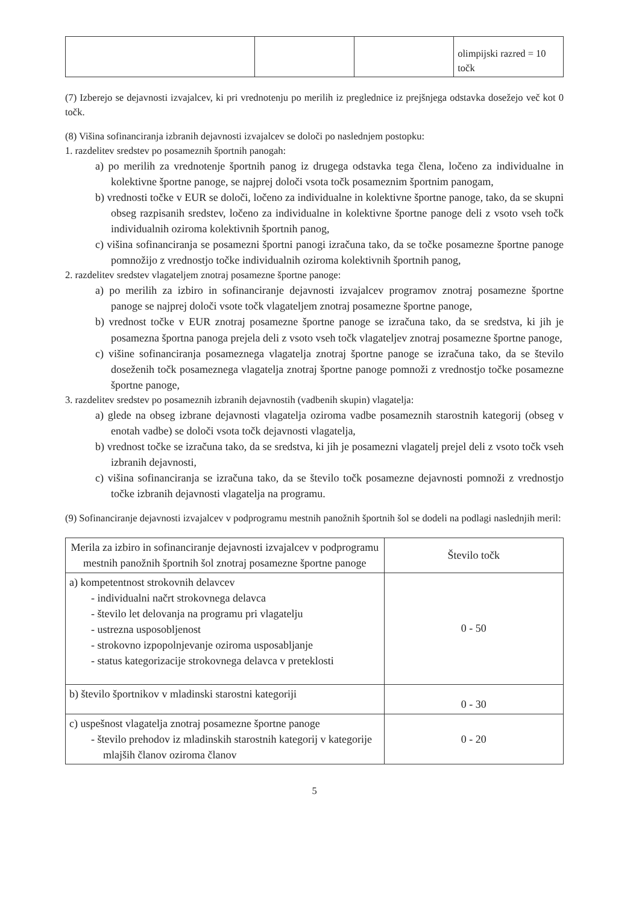| | | | olimpijski razred = 10 točk |
(7) Izberejo se dejavnosti izvajalcev, ki pri vrednotenju po merilih iz preglednice iz prejšnjega odstavka dosežejo več kot 0 točk.
(8) Višina sofinanciranja izbranih dejavnosti izvajalcev se določi po naslednjem postopku:
1. razdelitev sredstev po posameznih športnih panogah:
a) po merilih za vrednotenje športnih panog iz drugega odstavka tega člena, ločeno za individualne in kolektivne športne panoge, se najprej določi vsota točk posameznim športnim panogam,
b) vrednosti točke v EUR se določi, ločeno za individualne in kolektivne športne panoge, tako, da se skupni obseg razpisanih sredstev, ločeno za individualne in kolektivne športne panoge deli z vsoto vseh točk individualnih oziroma kolektivnih športnih panog,
c) višina sofinanciranja se posamezni športni panogi izračuna tako, da se točke posamezne športne panoge pomnožijo z vrednostjo točke individualnih oziroma kolektivnih športnih panog,
2. razdelitev sredstev vlagateljem znotraj posamezne športne panoge:
a) po merilih za izbiro in sofinanciranje dejavnosti izvajalcev programov znotraj posamezne športne panoge se najprej določi vsote točk vlagateljem znotraj posamezne športne panoge,
b) vrednost točke v EUR znotraj posamezne športne panoge se izračuna tako, da se sredstva, ki jih je posamezna športna panoga prejela deli z vsoto vseh točk vlagateljev znotraj posamezne športne panoge,
c) višine sofinanciranja posameznega vlagatelja znotraj športne panoge se izračuna tako, da se število doseženih točk posameznega vlagatelja znotraj športne panoge pomnoži z vrednostjo točke posamezne športne panoge,
3. razdelitev sredstev po posameznih izbranih dejavnostih (vadbenih skupin) vlagatelja:
a) glede na obseg izbrane dejavnosti vlagatelja oziroma vadbe posameznih starostnih kategorij (obseg v enotah vadbe) se določi vsota točk dejavnosti vlagatelja,
b) vrednost točke se izračuna tako, da se sredstva, ki jih je posamezni vlagatelj prejel deli z vsoto točk vseh izbranih dejavnosti,
c) višina sofinanciranja se izračuna tako, da se število točk posamezne dejavnosti pomnoži z vrednostjo točke izbranih dejavnosti vlagatelja na programu.
(9) Sofinanciranje dejavnosti izvajalcev v podprogramu mestnih panožnih športnih šol se dodeli na podlagi naslednjih meril:
| Merila za izbiro in sofinanciranje dejavnosti izvajalcev v podprogramu mestnih panožnih športnih šol znotraj posamezne športne panoge | Število točk |
| --- | --- |
| a) kompetentnost strokovnih delavcev - individualni načrt strokovnega delavca - število let delovanja na programu pri vlagatelju - ustrezna usposobljenost - strokovno izpopolnjevanje oziroma usposabljanje - status kategorizacije strokovnega delavca v preteklosti | 0 - 50 |
| b) število športnikov v mladinski starostni kategoriji | 0 - 30 |
| c) uspešnost vlagatelja znotraj posamezne športne panoge - število prehodov iz mladinskih starostnih kategorij v kategorije mlajših članov oziroma članov | 0 - 20 |
5